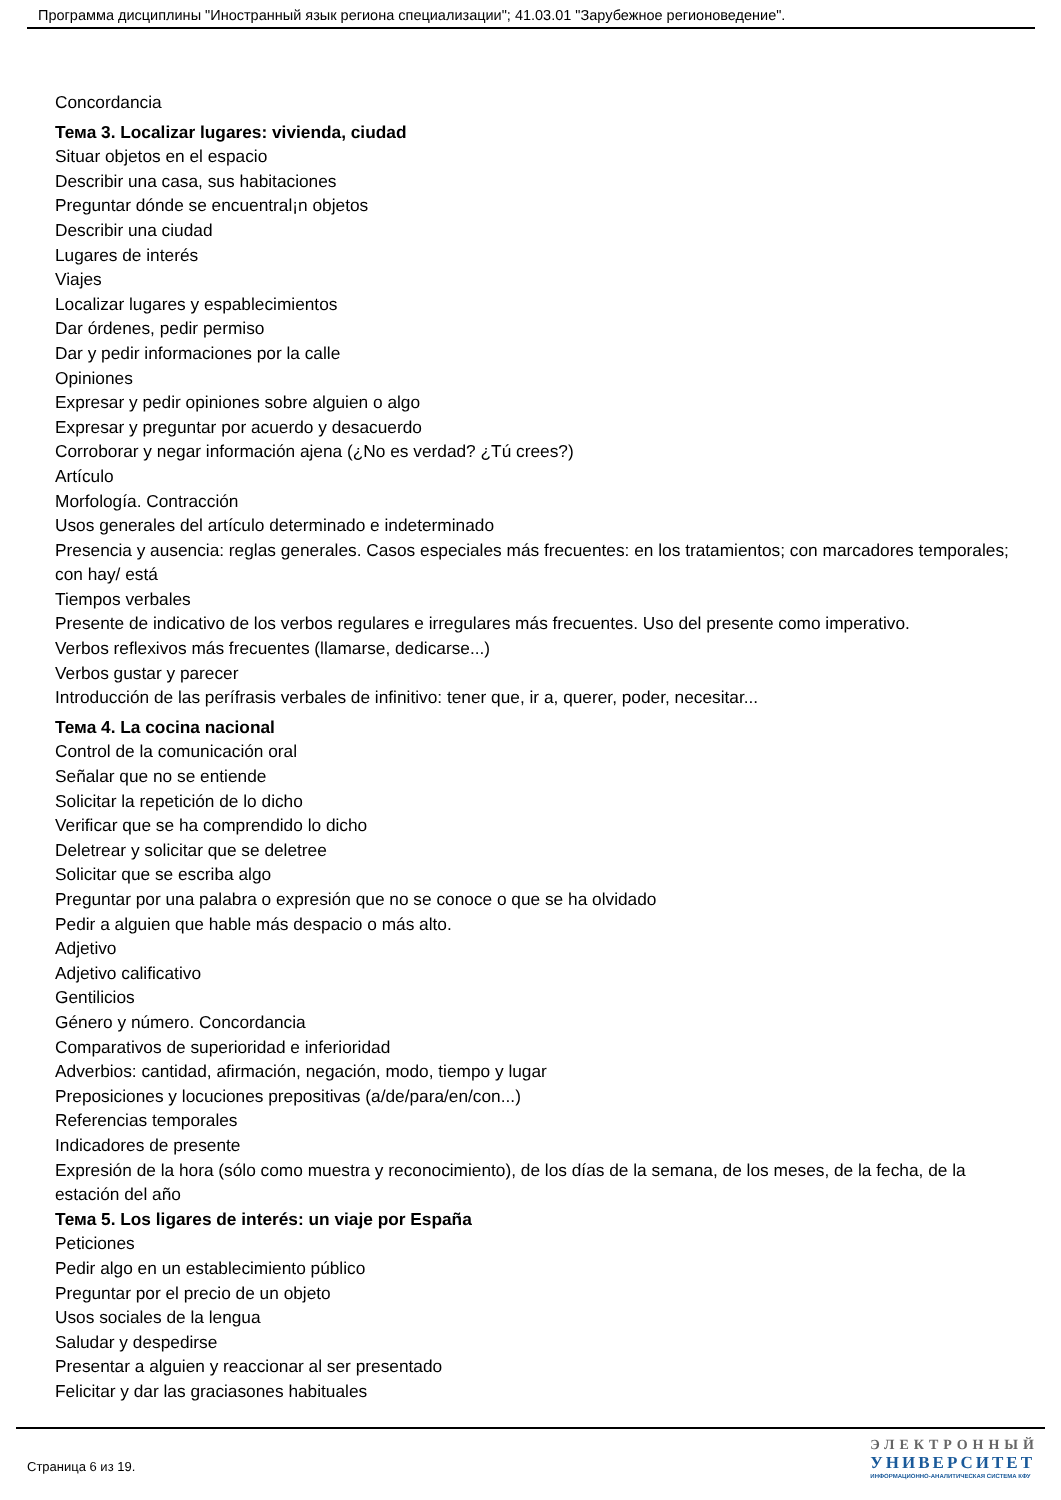Программа дисциплины "Иностранный язык региона специализации"; 41.03.01 "Зарубежное регионоведение".
Concordancia
Тема 3. Localizar lugares: vivienda, ciudad
Situar objetos en el espacio
Describir una casa, sus habitaciones
Preguntar dónde se encuentral¡n objetos
Describir una ciudad
Lugares de interés
Viajes
Localizar lugares y espablecimientos
Dar órdenes, pedir permiso
Dar y pedir informaciones por la calle
Opiniones
Expresar y pedir opiniones sobre alguien o algo
Expresar y preguntar por acuerdo y desacuerdo
Corroborar y negar información ajena (¿No es verdad? ¿Tú crees?)
Artículo
Morfología. Contracción
Usos generales del artículo determinado e indeterminado
Presencia y ausencia: reglas generales. Casos especiales más frecuentes: en los tratamientos; con marcadores temporales; con hay/ está
Tiempos verbales
Presente de indicativo de los verbos regulares e irregulares más frecuentes. Uso del presente como imperativo.
Verbos reflexivos más frecuentes (llamarse, dedicarse...)
Verbos gustar y parecer
Introducción de las perífrasis verbales de infinitivo: tener que, ir a, querer, poder, necesitar...
Тема 4. La cocina nacional
Control de la comunicación oral
Señalar que no se entiende
Solicitar la repetición de lo dicho
Verificar que se ha comprendido lo dicho
Deletrear y solicitar que se deletree
Solicitar que se escriba algo
Preguntar por una palabra o expresión que no se conoce o que se ha olvidado
Pedir a alguien que hable más despacio o más alto.
Adjetivo
Adjetivo calificativo
Gentilicios
Género y número. Concordancia
Comparativos de superioridad e inferioridad
Adverbios: cantidad, afirmación, negación, modo, tiempo y lugar
Preposiciones y locuciones prepositivas (a/de/para/en/con...)
Referencias temporales
Indicadores de presente
Expresión de la hora (sólo como muestra y reconocimiento), de los días de la semana, de los meses, de la fecha, de la estación del año
Тема 5. Los ligares de interés: un viaje por España
Peticiones
Pedir algo en un establecimiento público
Preguntar por el precio de un objeto
Usos sociales de la lengua
Saludar y despedirse
Presentar a alguien y reaccionar al ser presentado
Felicitar y dar las graciasones habituales
Страница 6 из 19.
ЭЛЕКТРОННЫЙ
УНИВЕРСИТЕТ
ИНФОРМАЦИОННО-АНАЛИТИЧЕСКАЯ СИСТЕМА КФУ